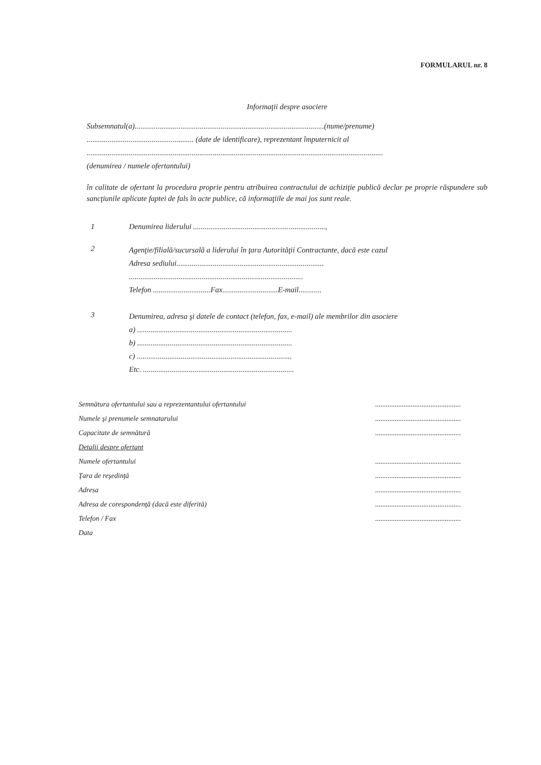FORMULARUL nr. 8
Informaţii despre asociere
Subsemnatul(a)...................................................................................................(nume/prenume)
........................................................ (date de identificare), reprezentant împuternicit al
...........................................................................................................................................................
(denumirea / numele ofertantului)
în calitate de ofertant la procedura proprie pentru atribuirea contractului de achiziţie publică declar pe proprie răspundere sub sancţiunile aplicate faptei de fals în acte publice, că informaţiile de mai jos sunt reale.
1 Denumirea liderului .....................................................................,
2
Agenţie/filială/sucursală a liderului în ţara Autorităţii Contractante, dacă este cazul
Adresa sediului.............................................................................
...........................................................................................
Telefon ..............................Fax.............................E-mail............
3
Denumirea, adresa şi datele de contact (telefon, fax, e-mail) ale membrilor din asociere
a) .................................................................................
b) .................................................................................
c) .................................................................................
Etc. ...............................................................................
Semnătura ofertantului sau a reprezentantului ofertantului................................................
Numele şi prenumele semnatarului................................................
Capacitate de semnătură................................................
Detalii despre ofertant
Numele ofertantului................................................
Ţara de reşedinţă................................................
Adresa................................................
Adresa de corespondenţă (dacă este diferită)................................................
Telefon / Fax................................................
Data